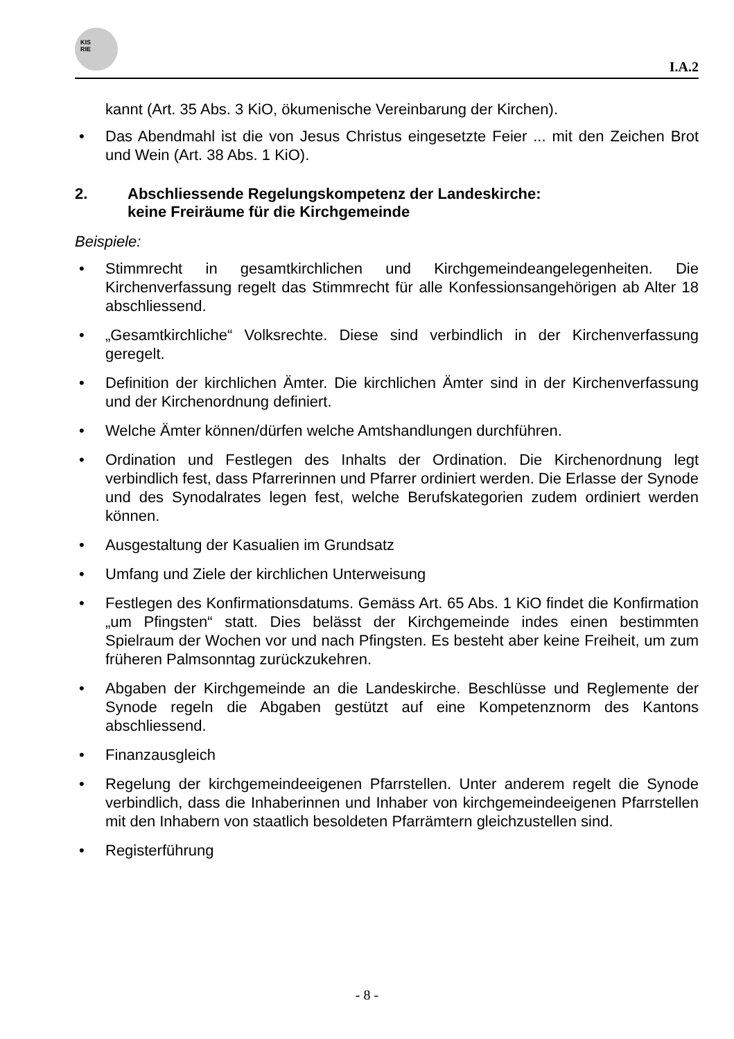KIS
RIE
I.A.2
kannt (Art. 35 Abs. 3 KiO, ökumenische Vereinbarung der Kirchen).
• Das Abendmahl ist die von Jesus Christus eingesetzte Feier ... mit den Zeichen Brot und Wein (Art. 38 Abs. 1 KiO).
2. Abschliessende Regelungskompetenz der Landeskirche:
keine Freiräume für die Kirchgemeinde
Beispiele:
• Stimmrecht in gesamtkirchlichen und Kirchgemeindeangelegenheiten. Die Kirchenverfassung regelt das Stimmrecht für alle Konfessionsangehörigen ab Alter 18 abschliessend.
• „Gesamtkirchliche“ Volksrechte. Diese sind verbindlich in der Kirchenverfassung geregelt.
• Definition der kirchlichen Ämter. Die kirchlichen Ämter sind in der Kirchenverfassung und der Kirchenordnung definiert.
• Welche Ämter können/dürfen welche Amtshandlungen durchführen.
• Ordination und Festlegen des Inhalts der Ordination. Die Kirchenordnung legt verbindlich fest, dass Pfarrerinnen und Pfarrer ordiniert werden. Die Erlasse der Synode und des Synodalrates legen fest, welche Berufskategorien zudem ordiniert werden können.
• Ausgestaltung der Kasualien im Grundsatz
• Umfang und Ziele der kirchlichen Unterweisung
• Festlegen des Konfirmationsdatums. Gemäss Art. 65 Abs. 1 KiO findet die Konfirmation „um Pfingsten“ statt. Dies belässt der Kirchgemeinde indes einen bestimmten Spielraum der Wochen vor und nach Pfingsten. Es besteht aber keine Freiheit, um zum früheren Palmsonntag zurückzukehren.
• Abgaben der Kirchgemeinde an die Landeskirche. Beschlüsse und Reglemente der Synode regeln die Abgaben gestützt auf eine Kompetenznorm des Kantons abschliessend.
• Finanzausgleich
• Regelung der kirchgemeindeeigenen Pfarrstellen. Unter anderem regelt die Synode verbindlich, dass die Inhaberinnen und Inhaber von kirchgemeindeeigenen Pfarrstellen mit den Inhabern von staatlich besoldeten Pfarrämtern gleichzustellen sind.
• Registerführung
- 8 -